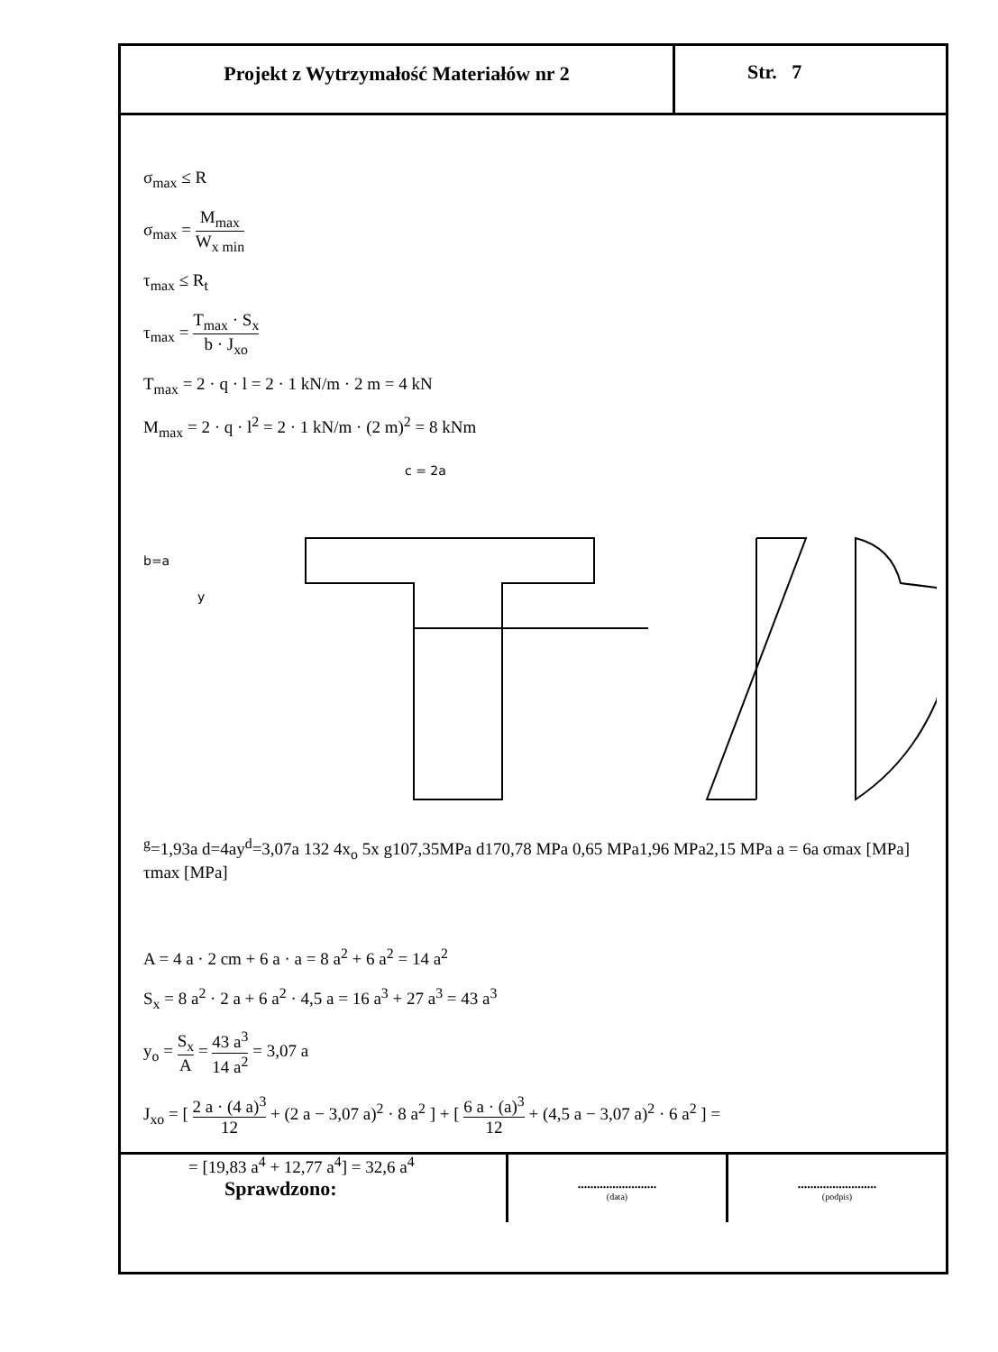Projekt z Wytrzymałość Materiałów nr 2
Str. 7
σ<sub>max</sub> ≤ R
σ<sub>max</sub> = M<sub>max</sub> W<sub>x min</sub>
τ<sub>max</sub> ≤ R<sub>t</sub>
τ<sub>max</sub> = T<sub>max</sub> · S<sub>x</sub> b · J<sub>xo</sub>
T<sub>max</sub> = 2 · q · l = 2 · 1 kN/m · 2 m = 4 kN
M<sub>max</sub> = 2 · q · l<sup>2</sup> = 2 · 1 kN/m · (2 m)<sup>2</sup> = 8 kNm
c = 2a
b=a
yg=1,93a
d=4a
yd=3,07a
1
3
2
4
xo
5
x
g
107,35MPa
d
170,78 MPa
0,65 MPa
1,96 MPa
2,15 MPa
a = 6a
σmax [MPa]
τmax [MPa]
A = 4 a · 2 cm + 6 a · a = 8 a<sup>2</sup> + 6 a<sup>2</sup> = 14 a<sup>2</sup>
S<sub>x</sub> = 8 a<sup>2</sup> · 2 a + 6 a<sup>2</sup> · 4,5 a = 16 a<sup>3</sup> + 27 a<sup>3</sup> = 43 a<sup>3</sup>
y<sub>o</sub> = S<sub>x</sub> A = 43 a<sup>3</sup> 14 a<sup>2</sup> = 3,07 a
J<sub>xo</sub> = [ 2 a · (4 a)<sup>3</sup> 12 + (2 a − 3,07 a)<sup>2</sup> · 8 a<sup>2</sup> ] + [ 6 a · (a)<sup>3</sup> 12 + (4,5 a − 3,07 a)<sup>2</sup> · 6 a<sup>2</sup> ] =
= [19,83 a<sup>4</sup> + 12,77 a<sup>4</sup>] = 32,6 a<sup>4</sup>
Sprawdzono:
.........................
(data)
.........................
(podpis)